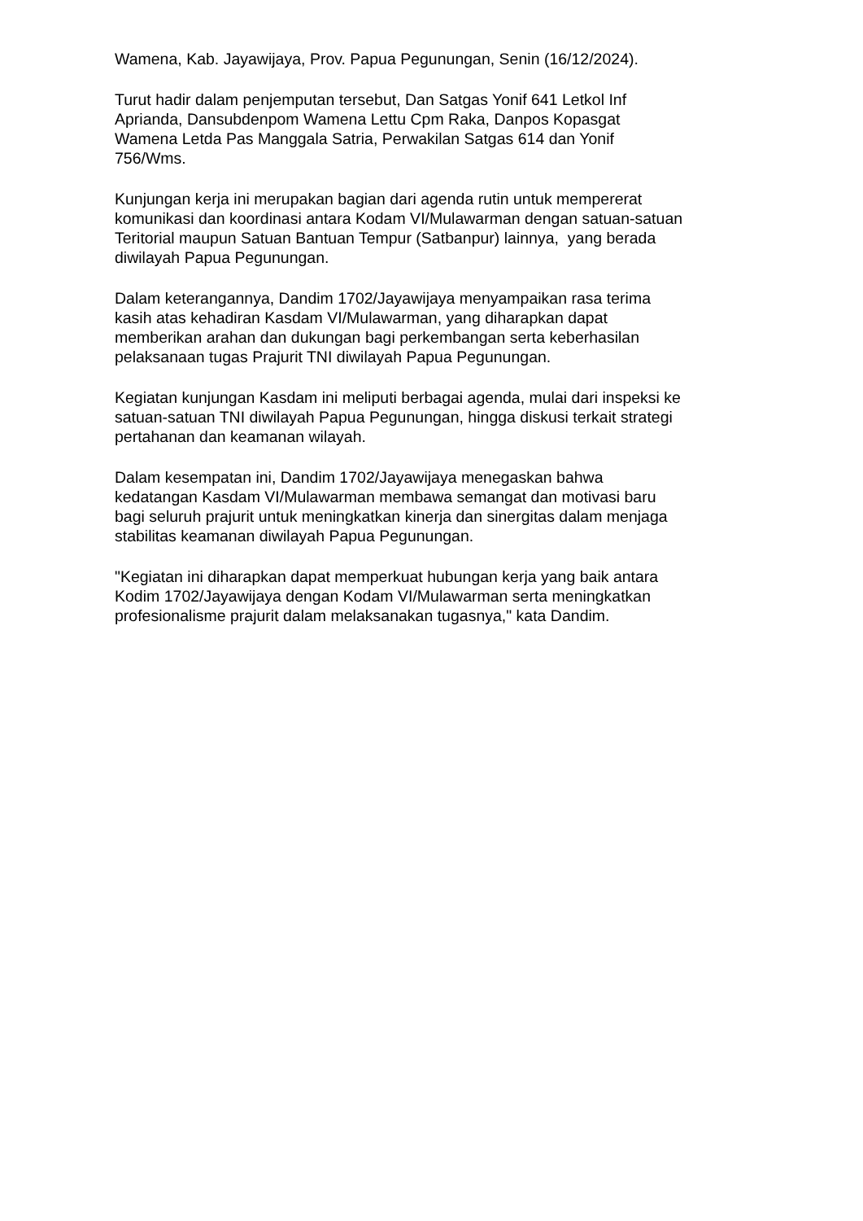Wamena, Kab. Jayawijaya, Prov. Papua Pegunungan, Senin (16/12/2024).
Turut hadir dalam penjemputan tersebut, Dan Satgas Yonif 641 Letkol Inf
Aprianda, Dansubdenpom Wamena Lettu Cpm Raka, Danpos Kopasgat
Wamena Letda Pas Manggala Satria, Perwakilan Satgas 614 dan Yonif
756/Wms.
Kunjungan kerja ini merupakan bagian dari agenda rutin untuk mempererat
komunikasi dan koordinasi antara Kodam VI/Mulawarman dengan satuan-satuan
Teritorial maupun Satuan Bantuan Tempur (Satbanpur) lainnya, yang berada
diwilayah Papua Pegunungan.
Dalam keterangannya, Dandim 1702/Jayawijaya menyampaikan rasa terima
kasih atas kehadiran Kasdam VI/Mulawarman, yang diharapkan dapat
memberikan arahan dan dukungan bagi perkembangan serta keberhasilan
pelaksanaan tugas Prajurit TNI diwilayah Papua Pegunungan.
Kegiatan kunjungan Kasdam ini meliputi berbagai agenda, mulai dari inspeksi ke
satuan-satuan TNI diwilayah Papua Pegunungan, hingga diskusi terkait strategi
pertahanan dan keamanan wilayah.
Dalam kesempatan ini, Dandim 1702/Jayawijaya menegaskan bahwa
kedatangan Kasdam VI/Mulawarman membawa semangat dan motivasi baru
bagi seluruh prajurit untuk meningkatkan kinerja dan sinergitas dalam menjaga
stabilitas keamanan diwilayah Papua Pegunungan.
"Kegiatan ini diharapkan dapat memperkuat hubungan kerja yang baik antara
Kodim 1702/Jayawijaya dengan Kodam VI/Mulawarman serta meningkatkan
profesionalisme prajurit dalam melaksanakan tugasnya," kata Dandim.